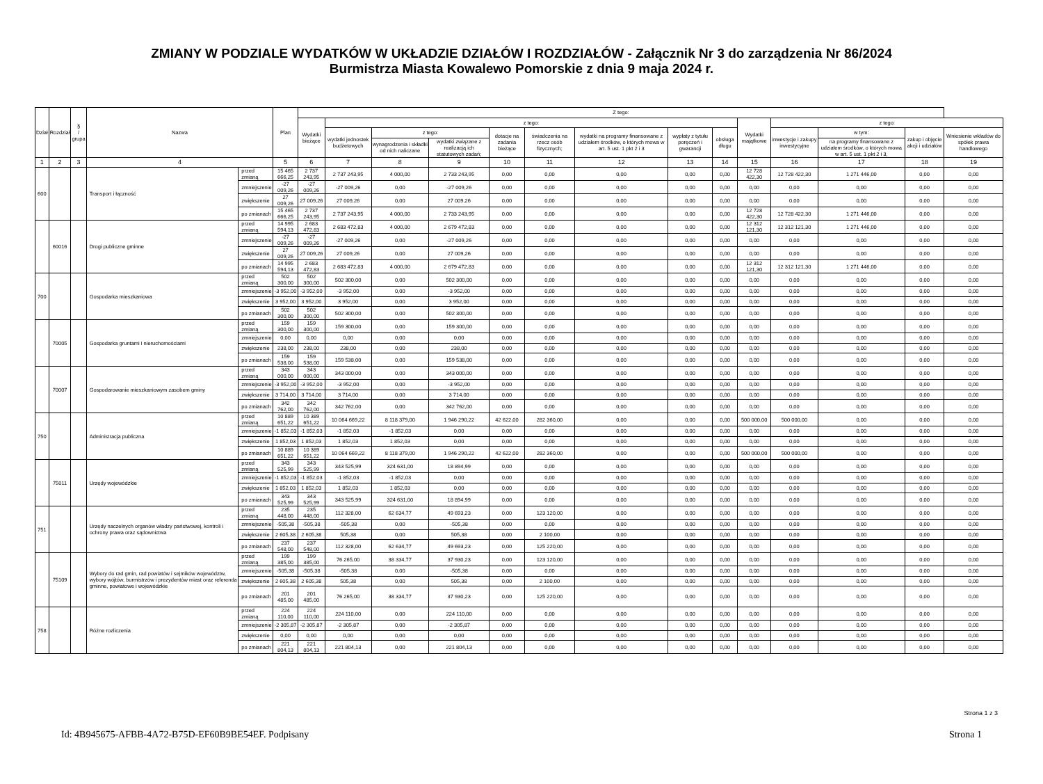ZMIANY W PODZIALE WYDATKÓW W UKŁADZIE DZIAŁÓW I ROZDZIAŁÓW - Załącznik Nr 3 do zarządzenia Nr 86/2024
Burmistrza Miasta Kowalewo Pomorskie z dnia 9 maja 2024 r.
| Dział | Rozdział | § / grupa | Nazwa | | Plan | Z tego: | | | | | | | | | | | | | |
| --- | --- | --- | --- | --- | --- | --- | --- | --- | --- | --- | --- | --- | --- | --- | --- | --- | --- | --- | --- |
| | | | | | | Wydatki bieżące | z tego: | | | | | | | | Wydatki majątkowe | z tego: | | | |
| | | | | | | | wydatki jednostek budżetowych | z tego: | | dotacje na zadania bieżące | świadczenia na rzecz osób fizycznych; | wydatki na programy finansowane z udziałem środków, o których mowa w art. 5 ust. 1 pkt 2 i 3 | wypłaty z tytułu poręczeń i gwarancji | obsługa długu | | inwestycje i zakupy inwestycyjne | w tym: | zakup i objęcie akcji i udziałów | Wniesienie wkładów do spółek prawa handlowego |
| | | | | | | | | wynagrodzenia i składki od nich naliczane | wydatki związane z realizacją ich statutowych zadań; | | | | | | | | na programy finansowane z udziałem środków, o których mowa w art. 5 ust. 1 pkt 2 i 3, | | |
| 1 | 2 | 3 | 4 | | 5 | 6 | 7 | 8 | 9 | 10 | 11 | 12 | 13 | 14 | 15 | 16 | 17 | 18 | 19 |
| 600 | | | Transport i łączność | przed zmianą | 15 465 666,25 | 2 737 243,95 | 2 737 243,95 | 4 000,00 | 2 733 243,95 | 0,00 | 0,00 | 0,00 | 0,00 | 0,00 | 12 728 422,30 | 12 728 422,30 | 1 271 446,00 | 0,00 | 0,00 |
| | | | | zmniejszenie | -27 009,26 | -27 009,26 | -27 009,26 | 0,00 | -27 009,26 | 0,00 | 0,00 | 0,00 | 0,00 | 0,00 | 0,00 | 0,00 | 0,00 | 0,00 | 0,00 |
| | | | | zwiększenie | 27 009,26 | 27 009,26 | 27 009,26 | 0,00 | 27 009,26 | 0,00 | 0,00 | 0,00 | 0,00 | 0,00 | 0,00 | 0,00 | 0,00 | 0,00 | 0,00 |
| | | | | po zmianach | 15 465 666,25 | 2 737 243,95 | 2 737 243,95 | 4 000,00 | 2 733 243,95 | 0,00 | 0,00 | 0,00 | 0,00 | 0,00 | 12 728 422,30 | 12 728 422,30 | 1 271 446,00 | 0,00 | 0,00 |
| | 60016 | | Drogi publiczne gminne | przed zmianą | 14 995 594,13 | 2 683 472,83 | 2 683 472,83 | 4 000,00 | 2 679 472,83 | 0,00 | 0,00 | 0,00 | 0,00 | 0,00 | 12 312 121,30 | 12 312 121,30 | 1 271 446,00 | 0,00 | 0,00 |
| | | | | zmniejszenie | -27 009,26 | -27 009,26 | -27 009,26 | 0,00 | -27 009,26 | 0,00 | 0,00 | 0,00 | 0,00 | 0,00 | 0,00 | 0,00 | 0,00 | 0,00 | 0,00 |
| | | | | zwiększenie | 27 009,26 | 27 009,26 | 27 009,26 | 0,00 | 27 009,26 | 0,00 | 0,00 | 0,00 | 0,00 | 0,00 | 0,00 | 0,00 | 0,00 | 0,00 | 0,00 |
| | | | | po zmianach | 14 995 594,13 | 2 683 472,83 | 2 683 472,83 | 4 000,00 | 2 679 472,83 | 0,00 | 0,00 | 0,00 | 0,00 | 0,00 | 12 312 121,30 | 12 312 121,30 | 1 271 446,00 | 0,00 | 0,00 |
| 700 | | | Gospodarka mieszkaniowa | przed zmianą | 502 300,00 | 502 300,00 | 502 300,00 | 0,00 | 502 300,00 | 0,00 | 0,00 | 0,00 | 0,00 | 0,00 | 0,00 | 0,00 | 0,00 | 0,00 | 0,00 |
| | | | | zmniejszenie | -3 952,00 | -3 952,00 | -3 952,00 | 0,00 | -3 952,00 | 0,00 | 0,00 | 0,00 | 0,00 | 0,00 | 0,00 | 0,00 | 0,00 | 0,00 | 0,00 |
| | | | | zwiększenie | 3 952,00 | 3 952,00 | 3 952,00 | 0,00 | 3 952,00 | 0,00 | 0,00 | 0,00 | 0,00 | 0,00 | 0,00 | 0,00 | 0,00 | 0,00 | 0,00 |
| | | | | po zmianach | 502 300,00 | 502 300,00 | 502 300,00 | 0,00 | 502 300,00 | 0,00 | 0,00 | 0,00 | 0,00 | 0,00 | 0,00 | 0,00 | 0,00 | 0,00 | 0,00 |
| | 70005 | | Gospodarka gruntami i nieruchomościami | przed zmianą | 159 300,00 | 159 300,00 | 159 300,00 | 0,00 | 159 300,00 | 0,00 | 0,00 | 0,00 | 0,00 | 0,00 | 0,00 | 0,00 | 0,00 | 0,00 | 0,00 |
| | | | | zmniejszenie | 0,00 | 0,00 | 0,00 | 0,00 | 0,00 | 0,00 | 0,00 | 0,00 | 0,00 | 0,00 | 0,00 | 0,00 | 0,00 | 0,00 | 0,00 |
| | | | | zwiększenie | 238,00 | 238,00 | 238,00 | 0,00 | 238,00 | 0,00 | 0,00 | 0,00 | 0,00 | 0,00 | 0,00 | 0,00 | 0,00 | 0,00 | 0,00 |
| | | | | po zmianach | 159 538,00 | 159 538,00 | 159 538,00 | 0,00 | 159 538,00 | 0,00 | 0,00 | 0,00 | 0,00 | 0,00 | 0,00 | 0,00 | 0,00 | 0,00 | 0,00 |
| | 70007 | | Gospodarowanie mieszkaniowym zasobem gminy | przed zmianą | 343 000,00 | 343 000,00 | 343 000,00 | 0,00 | 343 000,00 | 0,00 | 0,00 | 0,00 | 0,00 | 0,00 | 0,00 | 0,00 | 0,00 | 0,00 | 0,00 |
| | | | | zmniejszenie | -3 952,00 | -3 952,00 | -3 952,00 | 0,00 | -3 952,00 | 0,00 | 0,00 | 0,00 | 0,00 | 0,00 | 0,00 | 0,00 | 0,00 | 0,00 | 0,00 |
| | | | | zwiększenie | 3 714,00 | 3 714,00 | 3 714,00 | 0,00 | 3 714,00 | 0,00 | 0,00 | 0,00 | 0,00 | 0,00 | 0,00 | 0,00 | 0,00 | 0,00 | 0,00 |
| | | | | po zmianach | 342 762,00 | 342 762,00 | 342 762,00 | 0,00 | 342 762,00 | 0,00 | 0,00 | 0,00 | 0,00 | 0,00 | 0,00 | 0,00 | 0,00 | 0,00 | 0,00 |
| 750 | | | Administracja publiczna | przed zmianą | 10 889 651,22 | 10 389 651,22 | 10 064 669,22 | 8 118 379,00 | 1 946 290,22 | 42 622,00 | 282 360,00 | 0,00 | 0,00 | 0,00 | 500 000,00 | 500 000,00 | 0,00 | 0,00 | 0,00 |
| | | | | zmniejszenie | -1 852,03 | -1 852,03 | -1 852,03 | -1 852,03 | 0,00 | 0,00 | 0,00 | 0,00 | 0,00 | 0,00 | 0,00 | 0,00 | 0,00 | 0,00 | 0,00 |
| | | | | zwiększenie | 1 852,03 | 1 852,03 | 1 852,03 | 1 852,03 | 0,00 | 0,00 | 0,00 | 0,00 | 0,00 | 0,00 | 0,00 | 0,00 | 0,00 | 0,00 | 0,00 |
| | | | | po zmianach | 10 889 651,22 | 10 389 651,22 | 10 064 669,22 | 8 118 379,00 | 1 946 290,22 | 42 622,00 | 282 360,00 | 0,00 | 0,00 | 0,00 | 500 000,00 | 500 000,00 | 0,00 | 0,00 | 0,00 |
| | 75011 | | Urzędy wojewódzkie | przed zmianą | 343 525,99 | 343 525,99 | 343 525,99 | 324 631,00 | 18 894,99 | 0,00 | 0,00 | 0,00 | 0,00 | 0,00 | 0,00 | 0,00 | 0,00 | 0,00 | 0,00 |
| | | | | zmniejszenie | -1 852,03 | -1 852,03 | -1 852,03 | -1 852,03 | 0,00 | 0,00 | 0,00 | 0,00 | 0,00 | 0,00 | 0,00 | 0,00 | 0,00 | 0,00 | 0,00 |
| | | | | zwiększenie | 1 852,03 | 1 852,03 | 1 852,03 | 1 852,03 | 0,00 | 0,00 | 0,00 | 0,00 | 0,00 | 0,00 | 0,00 | 0,00 | 0,00 | 0,00 | 0,00 |
| | | | | po zmianach | 343 525,99 | 343 525,99 | 343 525,99 | 324 631,00 | 18 894,99 | 0,00 | 0,00 | 0,00 | 0,00 | 0,00 | 0,00 | 0,00 | 0,00 | 0,00 | 0,00 |
| 751 | | | Urzędy naczelnych organów władzy państwowej, kontroli i ochrony prawa oraz sądownictwa | przed zmianą | 235 448,00 | 235 448,00 | 112 328,00 | 62 634,77 | 49 693,23 | 0,00 | 123 120,00 | 0,00 | 0,00 | 0,00 | 0,00 | 0,00 | 0,00 | 0,00 | 0,00 |
| | | | | zmniejszenie | -505,38 | -505,38 | -505,38 | 0,00 | -505,38 | 0,00 | 0,00 | 0,00 | 0,00 | 0,00 | 0,00 | 0,00 | 0,00 | 0,00 | 0,00 |
| | | | | zwiększenie | 2 605,38 | 2 605,38 | 505,38 | 0,00 | 505,38 | 0,00 | 2 100,00 | 0,00 | 0,00 | 0,00 | 0,00 | 0,00 | 0,00 | 0,00 | 0,00 |
| | | | | po zmianach | 237 548,00 | 237 548,00 | 112 328,00 | 62 634,77 | 49 693,23 | 0,00 | 125 220,00 | 0,00 | 0,00 | 0,00 | 0,00 | 0,00 | 0,00 | 0,00 | 0,00 |
| | 75109 | | Wybory do rad gmin, rad powiatów i sejmików województw, wybory wójtów, burmistrzów i prezydentów miast oraz referenda gminne, powiatowe i wojewódzkie | przed zmianą | 199 385,00 | 199 385,00 | 76 265,00 | 38 334,77 | 37 930,23 | 0,00 | 123 120,00 | 0,00 | 0,00 | 0,00 | 0,00 | 0,00 | 0,00 | 0,00 | 0,00 |
| | | | | zmniejszenie | -505,38 | -505,38 | -505,38 | 0,00 | -505,38 | 0,00 | 0,00 | 0,00 | 0,00 | 0,00 | 0,00 | 0,00 | 0,00 | 0,00 | 0,00 |
| | | | | zwiększenie | 2 605,38 | 2 605,38 | 505,38 | 0,00 | 505,38 | 0,00 | 2 100,00 | 0,00 | 0,00 | 0,00 | 0,00 | 0,00 | 0,00 | 0,00 | 0,00 |
| | | | | po zmianach | 201 485,00 | 201 485,00 | 76 265,00 | 38 334,77 | 37 930,23 | 0,00 | 125 220,00 | 0,00 | 0,00 | 0,00 | 0,00 | 0,00 | 0,00 | 0,00 | 0,00 |
| 758 | | | Różne rozliczenia | przed zmianą | 224 110,00 | 224 110,00 | 224 110,00 | 0,00 | 224 110,00 | 0,00 | 0,00 | 0,00 | 0,00 | 0,00 | 0,00 | 0,00 | 0,00 | 0,00 | 0,00 |
| | | | | zmniejszenie | -2 305,87 | -2 305,87 | -2 305,87 | 0,00 | -2 305,87 | 0,00 | 0,00 | 0,00 | 0,00 | 0,00 | 0,00 | 0,00 | 0,00 | 0,00 | 0,00 |
| | | | | zwiększenie | 0,00 | 0,00 | 0,00 | 0,00 | 0,00 | 0,00 | 0,00 | 0,00 | 0,00 | 0,00 | 0,00 | 0,00 | 0,00 | 0,00 | 0,00 |
| | | | | po zmianach | 221 804,13 | 221 804,13 | 221 804,13 | 0,00 | 221 804,13 | 0,00 | 0,00 | 0,00 | 0,00 | 0,00 | 0,00 | 0,00 | 0,00 | 0,00 | 0,00 |
Strona 1 z 3
Id: 4B945675-AFBB-4A72-B75D-EF60B9BE54EF. Podpisany Strona 1